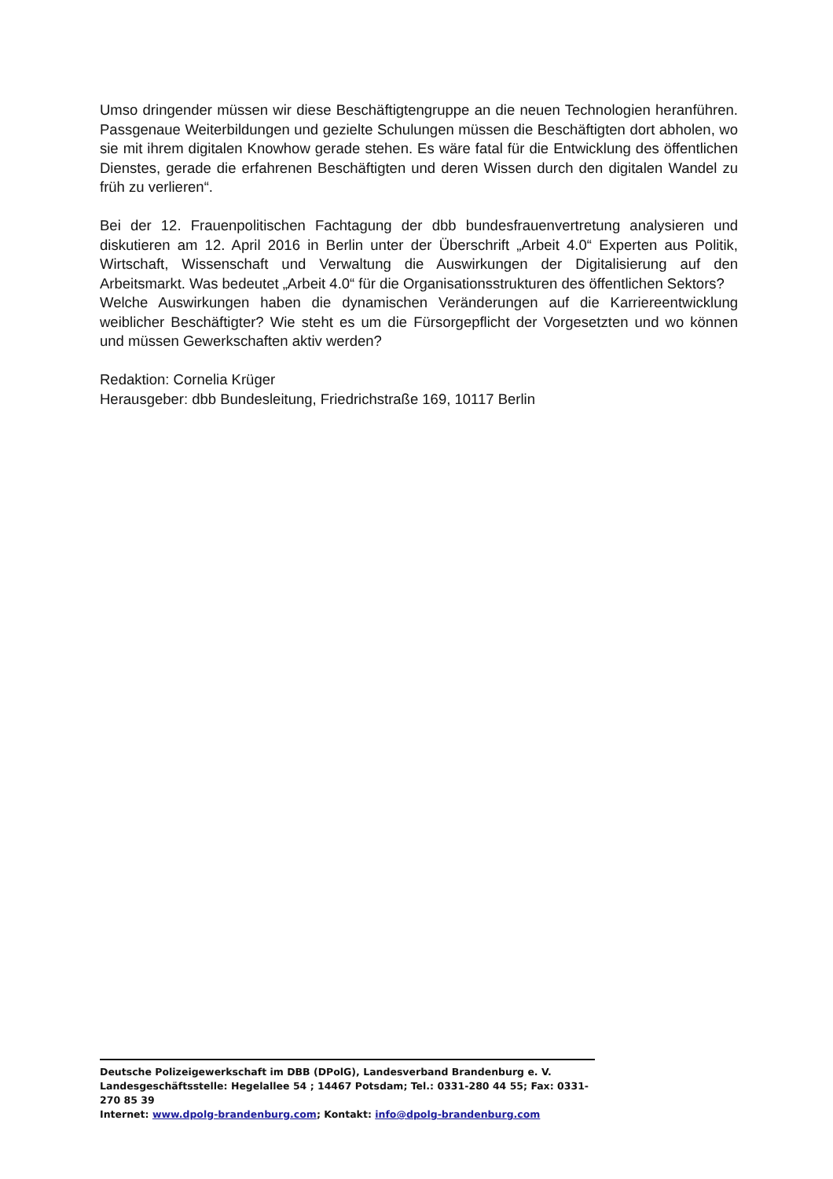Umso dringender müssen wir diese Beschäftigtengruppe an die neuen Technologien heranführen. Passgenaue Weiterbildungen und gezielte Schulungen müssen die Beschäftigten dort abholen, wo sie mit ihrem digitalen Knowhow gerade stehen. Es wäre fatal für die Entwicklung des öffentlichen Dienstes, gerade die erfahrenen Beschäftigten und deren Wissen durch den digitalen Wandel zu früh zu verlieren“.
Bei der 12. Frauenpolitischen Fachtagung der dbb bundesfrauenvertretung analysieren und diskutieren am 12. April 2016 in Berlin unter der Überschrift „Arbeit 4.0“ Experten aus Politik, Wirtschaft, Wissenschaft und Verwaltung die Auswirkungen der Digitalisierung auf den Arbeitsmarkt. Was bedeutet „Arbeit 4.0“ für die Organisationsstrukturen des öffentlichen Sektors?
Welche Auswirkungen haben die dynamischen Veränderungen auf die Karriereentwicklung weiblicher Beschäftigter? Wie steht es um die Fürsorgepflicht der Vorgesetzten und wo können und müssen Gewerkschaften aktiv werden?
Redaktion: Cornelia Krüger
Herausgeber: dbb Bundesleitung, Friedrichstraße 169, 10117 Berlin
Deutsche Polizeigewerkschaft im DBB (DPolG), Landesverband Brandenburg e. V.
Landesgeschäftsstelle: Hegelallee 54 ; 14467 Potsdam; Tel.: 0331-280 44 55; Fax: 0331-270 85 39
Internet: www.dpolg-brandenburg.com; Kontakt: info@dpolg-brandenburg.com